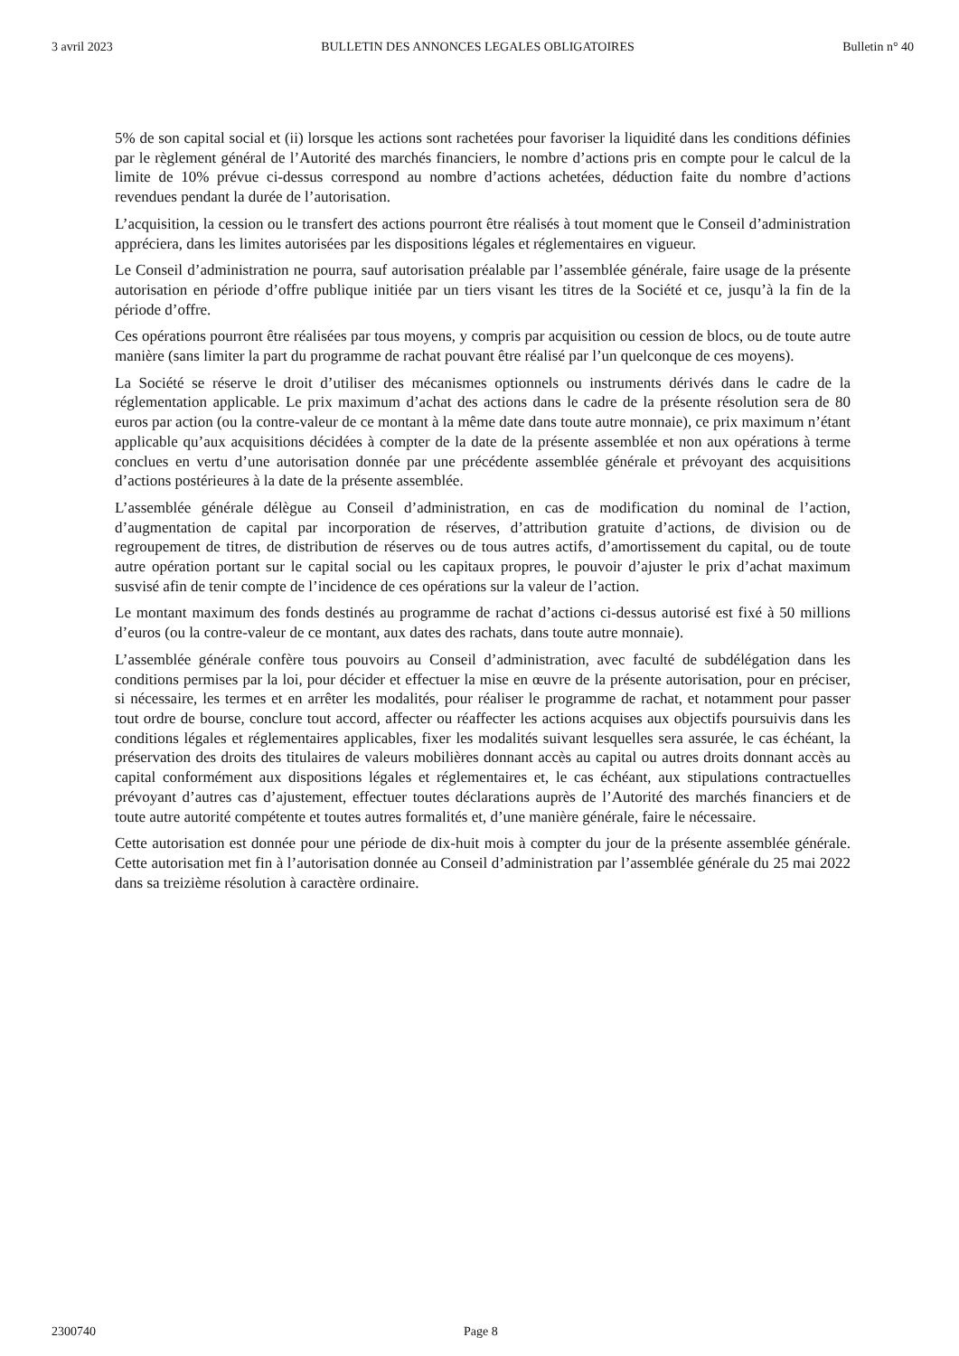3 avril 2023 BULLETIN DES ANNONCES LEGALES OBLIGATOIRES Bulletin n° 40
5% de son capital social et (ii) lorsque les actions sont rachetées pour favoriser la liquidité dans les conditions définies par le règlement général de l’Autorité des marchés financiers, le nombre d’actions pris en compte pour le calcul de la limite de 10% prévue ci-dessus correspond au nombre d’actions achetées, déduction faite du nombre d’actions revendues pendant la durée de l’autorisation.
L’acquisition, la cession ou le transfert des actions pourront être réalisés à tout moment que le Conseil d’administration appréciera, dans les limites autorisées par les dispositions légales et réglementaires en vigueur.
Le Conseil d’administration ne pourra, sauf autorisation préalable par l’assemblée générale, faire usage de la présente autorisation en période d’offre publique initiée par un tiers visant les titres de la Société et ce, jusqu’à la fin de la période d’offre.
Ces opérations pourront être réalisées par tous moyens, y compris par acquisition ou cession de blocs, ou de toute autre manière (sans limiter la part du programme de rachat pouvant être réalisé par l’un quelconque de ces moyens).
La Société se réserve le droit d’utiliser des mécanismes optionnels ou instruments dérivés dans le cadre de la réglementation applicable. Le prix maximum d’achat des actions dans le cadre de la présente résolution sera de 80 euros par action (ou la contre-valeur de ce montant à la même date dans toute autre monnaie), ce prix maximum n’étant applicable qu’aux acquisitions décidées à compter de la date de la présente assemblée et non aux opérations à terme conclues en vertu d’une autorisation donnée par une précédente assemblée générale et prévoyant des acquisitions d’actions postérieures à la date de la présente assemblée.
L’assemblée générale délègue au Conseil d’administration, en cas de modification du nominal de l’action, d’augmentation de capital par incorporation de réserves, d’attribution gratuite d’actions, de division ou de regroupement de titres, de distribution de réserves ou de tous autres actifs, d’amortissement du capital, ou de toute autre opération portant sur le capital social ou les capitaux propres, le pouvoir d’ajuster le prix d’achat maximum susvisé afin de tenir compte de l’incidence de ces opérations sur la valeur de l’action.
Le montant maximum des fonds destinés au programme de rachat d’actions ci-dessus autorisé est fixé à 50 millions d’euros (ou la contre-valeur de ce montant, aux dates des rachats, dans toute autre monnaie).
L’assemblée générale confère tous pouvoirs au Conseil d’administration, avec faculté de subdélégation dans les conditions permises par la loi, pour décider et effectuer la mise en œuvre de la présente autorisation, pour en préciser, si nécessaire, les termes et en arrêter les modalités, pour réaliser le programme de rachat, et notamment pour passer tout ordre de bourse, conclure tout accord, affecter ou réaffecter les actions acquises aux objectifs poursuivis dans les conditions légales et réglementaires applicables, fixer les modalités suivant lesquelles sera assurée, le cas échéant, la préservation des droits des titulaires de valeurs mobilières donnant accès au capital ou autres droits donnant accès au capital conformément aux dispositions légales et réglementaires et, le cas échéant, aux stipulations contractuelles prévoyant d’autres cas d’ajustement, effectuer toutes déclarations auprès de l’Autorité des marchés financiers et de toute autre autorité compétente et toutes autres formalités et, d’une manière générale, faire le nécessaire.
Cette autorisation est donnée pour une période de dix-huit mois à compter du jour de la présente assemblée générale. Cette autorisation met fin à l’autorisation donnée au Conseil d’administration par l’assemblée générale du 25 mai 2022 dans sa treizième résolution à caractère ordinaire.
2300740 Page 8